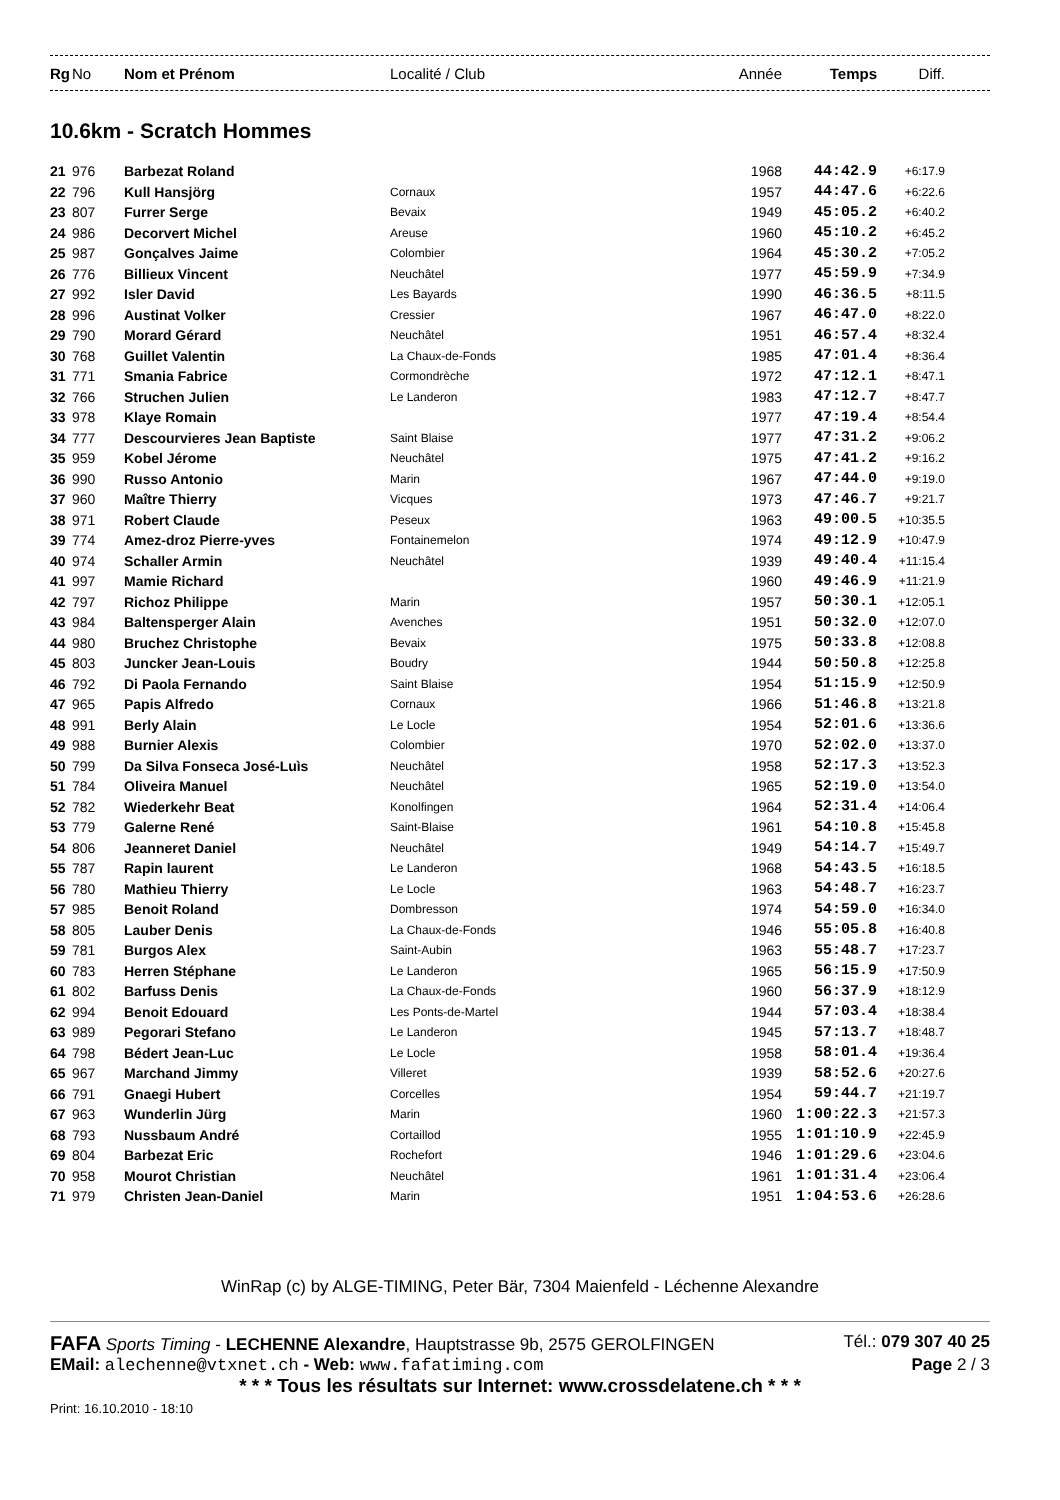| Rg | No | Nom et Prénom | Localité / Club | Année | Temps | Diff. |
| --- | --- | --- | --- | --- | --- | --- |
10.6km - Scratch Hommes
| 21 | 976 | Barbezat Roland | | 1968 | 44:42.9 | +6:17.9 |
| 22 | 796 | Kull Hansjörg | Cornaux | 1957 | 44:47.6 | +6:22.6 |
| 23 | 807 | Furrer Serge | Bevaix | 1949 | 45:05.2 | +6:40.2 |
| 24 | 986 | Decorvert Michel | Areuse | 1960 | 45:10.2 | +6:45.2 |
| 25 | 987 | Gonçalves Jaime | Colombier | 1964 | 45:30.2 | +7:05.2 |
| 26 | 776 | Billieux Vincent | Neuchâtel | 1977 | 45:59.9 | +7:34.9 |
| 27 | 992 | Isler David | Les Bayards | 1990 | 46:36.5 | +8:11.5 |
| 28 | 996 | Austinat Volker | Cressier | 1967 | 46:47.0 | +8:22.0 |
| 29 | 790 | Morard Gérard | Neuchâtel | 1951 | 46:57.4 | +8:32.4 |
| 30 | 768 | Guillet Valentin | La Chaux-de-Fonds | 1985 | 47:01.4 | +8:36.4 |
| 31 | 771 | Smania Fabrice | Cormondrèche | 1972 | 47:12.1 | +8:47.1 |
| 32 | 766 | Struchen Julien | Le Landeron | 1983 | 47:12.7 | +8:47.7 |
| 33 | 978 | Klaye Romain | | 1977 | 47:19.4 | +8:54.4 |
| 34 | 777 | Descourvieres Jean Baptiste | Saint Blaise | 1977 | 47:31.2 | +9:06.2 |
| 35 | 959 | Kobel Jérome | Neuchâtel | 1975 | 47:41.2 | +9:16.2 |
| 36 | 990 | Russo Antonio | Marin | 1967 | 47:44.0 | +9:19.0 |
| 37 | 960 | Maître Thierry | Vicques | 1973 | 47:46.7 | +9:21.7 |
| 38 | 971 | Robert Claude | Peseux | 1963 | 49:00.5 | +10:35.5 |
| 39 | 774 | Amez-droz Pierre-yves | Fontainemelon | 1974 | 49:12.9 | +10:47.9 |
| 40 | 974 | Schaller Armin | Neuchâtel | 1939 | 49:40.4 | +11:15.4 |
| 41 | 997 | Mamie Richard | | 1960 | 49:46.9 | +11:21.9 |
| 42 | 797 | Richoz Philippe | Marin | 1957 | 50:30.1 | +12:05.1 |
| 43 | 984 | Baltensperger Alain | Avenches | 1951 | 50:32.0 | +12:07.0 |
| 44 | 980 | Bruchez Christophe | Bevaix | 1975 | 50:33.8 | +12:08.8 |
| 45 | 803 | Juncker Jean-Louis | Boudry | 1944 | 50:50.8 | +12:25.8 |
| 46 | 792 | Di Paola Fernando | Saint Blaise | 1954 | 51:15.9 | +12:50.9 |
| 47 | 965 | Papis Alfredo | Cornaux | 1966 | 51:46.8 | +13:21.8 |
| 48 | 991 | Berly Alain | Le Locle | 1954 | 52:01.6 | +13:36.6 |
| 49 | 988 | Burnier Alexis | Colombier | 1970 | 52:02.0 | +13:37.0 |
| 50 | 799 | Da Silva Fonseca José-Luìs | Neuchâtel | 1958 | 52:17.3 | +13:52.3 |
| 51 | 784 | Oliveira Manuel | Neuchâtel | 1965 | 52:19.0 | +13:54.0 |
| 52 | 782 | Wiederkehr Beat | Konolfingen | 1964 | 52:31.4 | +14:06.4 |
| 53 | 779 | Galerne René | Saint-Blaise | 1961 | 54:10.8 | +15:45.8 |
| 54 | 806 | Jeanneret Daniel | Neuchâtel | 1949 | 54:14.7 | +15:49.7 |
| 55 | 787 | Rapin laurent | Le Landeron | 1968 | 54:43.5 | +16:18.5 |
| 56 | 780 | Mathieu Thierry | Le Locle | 1963 | 54:48.7 | +16:23.7 |
| 57 | 985 | Benoit Roland | Dombresson | 1974 | 54:59.0 | +16:34.0 |
| 58 | 805 | Lauber Denis | La Chaux-de-Fonds | 1946 | 55:05.8 | +16:40.8 |
| 59 | 781 | Burgos Alex | Saint-Aubin | 1963 | 55:48.7 | +17:23.7 |
| 60 | 783 | Herren Stéphane | Le Landeron | 1965 | 56:15.9 | +17:50.9 |
| 61 | 802 | Barfuss Denis | La Chaux-de-Fonds | 1960 | 56:37.9 | +18:12.9 |
| 62 | 994 | Benoit Edouard | Les Ponts-de-Martel | 1944 | 57:03.4 | +18:38.4 |
| 63 | 989 | Pegorari Stefano | Le Landeron | 1945 | 57:13.7 | +18:48.7 |
| 64 | 798 | Bédert Jean-Luc | Le Locle | 1958 | 58:01.4 | +19:36.4 |
| 65 | 967 | Marchand Jimmy | Villeret | 1939 | 58:52.6 | +20:27.6 |
| 66 | 791 | Gnaegi Hubert | Corcelles | 1954 | 59:44.7 | +21:19.7 |
| 67 | 963 | Wunderlin Jürg | Marin | 1960 | 1:00:22.3 | +21:57.3 |
| 68 | 793 | Nussbaum André | Cortaillod | 1955 | 1:01:10.9 | +22:45.9 |
| 69 | 804 | Barbezat Eric | Rochefort | 1946 | 1:01:29.6 | +23:04.6 |
| 70 | 958 | Mourot Christian | Neuchâtel | 1961 | 1:01:31.4 | +23:06.4 |
| 71 | 979 | Christen Jean-Daniel | Marin | 1951 | 1:04:53.6 | +26:28.6 |
WinRap (c) by ALGE-TIMING, Peter Bär, 7304 Maienfeld - Léchenne Alexandre
FAFA Sports Timing - LECHENNE Alexandre, Hauptstrasse 9b, 2575 GEROLFINGEN Tél.: 079 307 40 25
EMail: alechenne@vtxnet.ch - Web: www.fafatiming.com Page 2 / 3
* * * Tous les résultats sur Internet: www.crossdelatene.ch * * *
Print: 16.10.2010 - 18:10